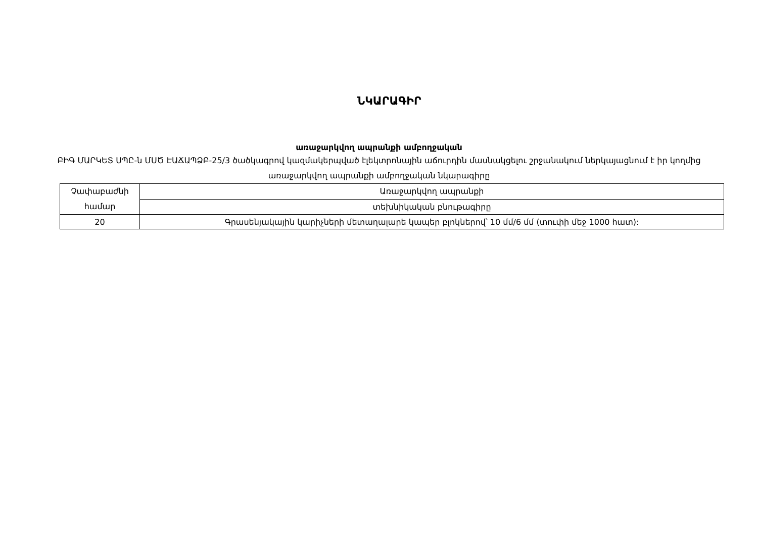ՆԿԱՐԱԳԻՐ
առաջարկվող ապրանքի ամբողջական
ԲԻԳ ՄԱՐԿԵՏ ՍՊԸ-ն ՄՍԾ ԷԱՃԱՊՁԲ-25/3 ծածկագրով կազմակերպված էլեկտրոնային աճուրդին մասնակցելու շրջանակում ներկայացնում է իր կողմից առաջարկվող ապրանքի ամբողջական նկարագիրը
| Չափաբաժնի համար | Առաջարկվող ապրանքի |
| | տեխնիկական բնութագիրը |
| 20 | Գրասենյակային կարիչների մետաղալարե կապեր բլոկներով՝ 10 մմ/6 մմ (տուփի մեջ 1000 հատ): |